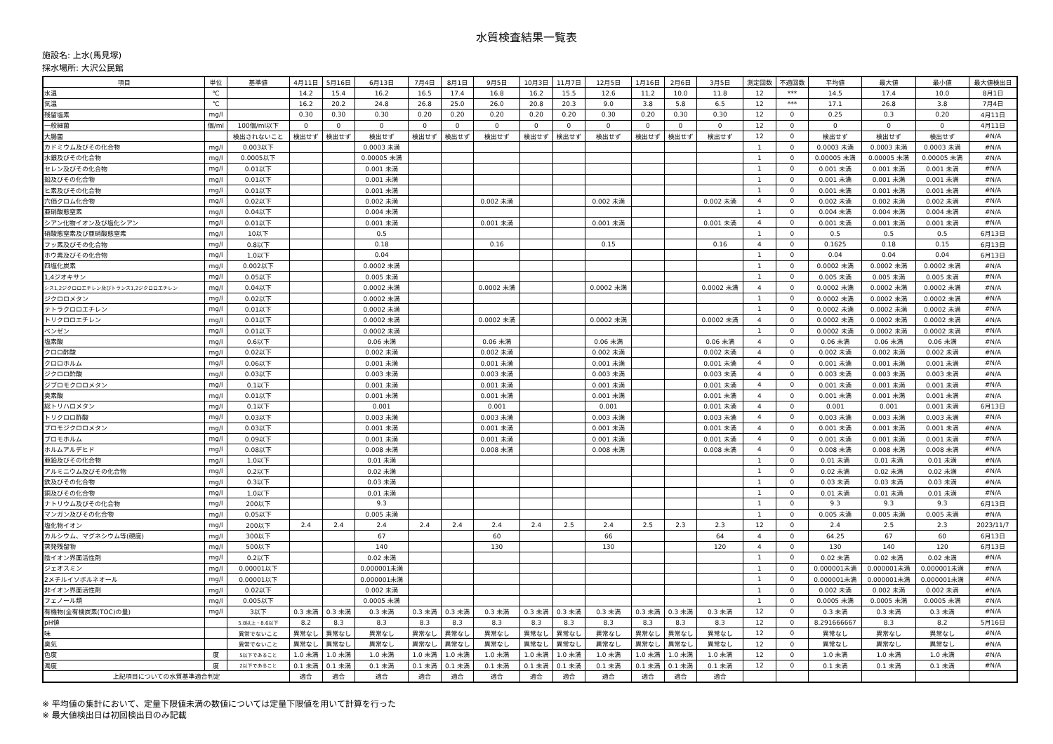水質検査結果一覧表
施設名: 上水(馬見塚)
採水場所: 大沢公民館
| 項目 | 単位 | 基準値 | 4月11日 | 5月16日 | 6月13日 | 7月4日 | 8月1日 | 9月5日 | 10月3日 | 11月7日 | 12月5日 | 1月16日 | 2月6日 | 3月5日 | 測定回数 | 不適回数 | 平均値 | 最大値 | 最小値 | 最大値検出日 |
| --- | --- | --- | --- | --- | --- | --- | --- | --- | --- | --- | --- | --- | --- | --- | --- | --- | --- | --- | --- | --- |
| 水温 | ℃ | | 14.2 | 15.4 | 16.2 | 16.5 | 17.4 | 16.8 | 16.2 | 15.5 | 12.6 | 11.2 | 10.0 | 11.8 | 12 | *** | 14.5 | 17.4 | 10.0 | 8月1日 |
| 気温 | ℃ | | 16.2 | 20.2 | 24.8 | 26.8 | 25.0 | 26.0 | 20.8 | 20.3 | 9.0 | 3.8 | 5.8 | 6.5 | 12 | *** | 17.1 | 26.8 | 3.8 | 7月4日 |
| 残留塩素 | mg/l | | 0.30 | 0.30 | 0.30 | 0.20 | 0.20 | 0.20 | 0.20 | 0.20 | 0.30 | 0.20 | 0.30 | 0.30 | 12 | 0 | 0.25 | 0.3 | 0.20 | 4月11日 |
| 一般細菌 | 個/ml | 100個/ml以下 | 0 | 0 | 0 | 0 | 0 | 0 | 0 | 0 | 0 | 0 | 0 | 0 | 12 | 0 | 0 | 0 | 0 | 4月11日 |
| 大腸菌 | | 検出されないこと | 検出せず | 検出せず | 検出せず | 検出せず | 検出せず | 検出せず | 検出せず | 検出せず | 検出せず | 検出せず | 検出せず | 検出せず | 12 | 0 | 検出せず | 検出せず | 検出せず | #N/A |
| カドミウム及びその化合物 | mg/l | 0.003以下 | | | 0.0003 未満 | | | | | | | | | | 1 | 0 | 0.0003 未満 | 0.0003 未満 | 0.0003 未満 | #N/A |
| 水銀及びその化合物 | mg/l | 0.0005以下 | | | 0.00005 未満 | | | | | | | | | | 1 | 0 | 0.00005 未満 | 0.00005 未満 | 0.00005 未満 | #N/A |
| セレン及びその化合物 | mg/l | 0.01以下 | | | 0.001 未満 | | | | | | | | | | 1 | 0 | 0.001 未満 | 0.001 未満 | 0.001 未満 | #N/A |
| 鉛及びその化合物 | mg/l | 0.01以下 | | | 0.001 未満 | | | | | | | | | | 1 | 0 | 0.001 未満 | 0.001 未満 | 0.001 未満 | #N/A |
| ヒ素及びその化合物 | mg/l | 0.01以下 | | | 0.001 未満 | | | | | | | | | | 1 | 0 | 0.001 未満 | 0.001 未満 | 0.001 未満 | #N/A |
| 六価クロム化合物 | mg/l | 0.02以下 | | | 0.002 未満 | | | 0.002 未満 | | | 0.002 未満 | | | 0.002 未満 | 4 | 0 | 0.002 未満 | 0.002 未満 | 0.002 未満 | #N/A |
| 亜硝酸態窒素 | mg/l | 0.04以下 | | | 0.004 未満 | | | | | | | | | | 1 | 0 | 0.004 未満 | 0.004 未満 | 0.004 未満 | #N/A |
| シアン化物イオン及び塩化シアン | mg/l | 0.01以下 | | | 0.001 未満 | | | 0.001 未満 | | | 0.001 未満 | | | 0.001 未満 | 4 | 0 | 0.001 未満 | 0.001 未満 | 0.001 未満 | #N/A |
| 硝酸態窒素及び亜硝酸態窒素 | mg/l | 10以下 | | | 0.5 | | | | | | | | | | 1 | 0 | 0.5 | 0.5 | 0.5 | 6月13日 |
| フッ素及びその化合物 | mg/l | 0.8以下 | | | 0.18 | | | 0.16 | | | 0.15 | | | 0.16 | 4 | 0 | 0.1625 | 0.18 | 0.15 | 6月13日 |
| ホウ素及びその化合物 | mg/l | 1.0以下 | | | 0.04 | | | | | | | | | | 1 | 0 | 0.04 | 0.04 | 0.04 | 6月13日 |
| 四塩化炭素 | mg/l | 0.002以下 | | | 0.0002 未満 | | | | | | | | | | 1 | 0 | 0.0002 未満 | 0.0002 未満 | 0.0002 未満 | #N/A |
| 1,4ジオキサン | mg/l | 0.05以下 | | | 0.005 未満 | | | | | | | | | | 1 | 0 | 0.005 未満 | 0.005 未満 | 0.005 未満 | #N/A |
| シス1,2ジクロロエチレン及びトランス1,2ジクロロエチレン | mg/l | 0.04以下 | | | 0.0002 未満 | | | 0.0002 未満 | | | 0.0002 未満 | | | 0.0002 未満 | 4 | 0 | 0.0002 未満 | 0.0002 未満 | 0.0002 未満 | #N/A |
| ジクロロメタン | mg/l | 0.02以下 | | | 0.0002 未満 | | | | | | | | | | 1 | 0 | 0.0002 未満 | 0.0002 未満 | 0.0002 未満 | #N/A |
| テトラクロロエチレン | mg/l | 0.01以下 | | | 0.0002 未満 | | | | | | | | | | 1 | 0 | 0.0002 未満 | 0.0002 未満 | 0.0002 未満 | #N/A |
| トリクロロエチレン | mg/l | 0.01以下 | | | 0.0002 未満 | | | 0.0002 未満 | | | 0.0002 未満 | | | 0.0002 未満 | 4 | 0 | 0.0002 未満 | 0.0002 未満 | 0.0002 未満 | #N/A |
| ベンゼン | mg/l | 0.01以下 | | | 0.0002 未満 | | | | | | | | | | 1 | 0 | 0.0002 未満 | 0.0002 未満 | 0.0002 未満 | #N/A |
| 塩素酸 | mg/l | 0.6以下 | | | 0.06 未満 | | | 0.06 未満 | | | 0.06 未満 | | | 0.06 未満 | 4 | 0 | 0.06 未満 | 0.06 未満 | 0.06 未満 | #N/A |
| クロロ酢酸 | mg/l | 0.02以下 | | | 0.002 未満 | | | 0.002 未満 | | | 0.002 未満 | | | 0.002 未満 | 4 | 0 | 0.002 未満 | 0.002 未満 | 0.002 未満 | #N/A |
| クロロホルム | mg/l | 0.06以下 | | | 0.001 未満 | | | 0.001 未満 | | | 0.001 未満 | | | 0.001 未満 | 4 | 0 | 0.001 未満 | 0.001 未満 | 0.001 未満 | #N/A |
| ジクロロ酢酸 | mg/l | 0.03以下 | | | 0.003 未満 | | | 0.003 未満 | | | 0.003 未満 | | | 0.003 未満 | 4 | 0 | 0.003 未満 | 0.003 未満 | 0.003 未満 | #N/A |
| ジブロモクロロメタン | mg/l | 0.1以下 | | | 0.001 未満 | | | 0.001 未満 | | | 0.001 未満 | | | 0.001 未満 | 4 | 0 | 0.001 未満 | 0.001 未満 | 0.001 未満 | #N/A |
| 臭素酸 | mg/l | 0.01以下 | | | 0.001 未満 | | | 0.001 未満 | | | 0.001 未満 | | | 0.001 未満 | 4 | 0 | 0.001 未満 | 0.001 未満 | 0.001 未満 | #N/A |
| 総トリハロメタン | mg/l | 0.1以下 | | | 0.001 | | | 0.001 | | | 0.001 | | | 0.001 未満 | 4 | 0 | 0.001 | 0.001 | 0.001 未満 | 6月13日 |
| トリクロロ酢酸 | mg/l | 0.03以下 | | | 0.003 未満 | | | 0.003 未満 | | | 0.003 未満 | | | 0.003 未満 | 4 | 0 | 0.003 未満 | 0.003 未満 | 0.003 未満 | #N/A |
| ブロモジクロロメタン | mg/l | 0.03以下 | | | 0.001 未満 | | | 0.001 未満 | | | 0.001 未満 | | | 0.001 未満 | 4 | 0 | 0.001 未満 | 0.001 未満 | 0.001 未満 | #N/A |
| ブロモホルム | mg/l | 0.09以下 | | | 0.001 未満 | | | 0.001 未満 | | | 0.001 未満 | | | 0.001 未満 | 4 | 0 | 0.001 未満 | 0.001 未満 | 0.001 未満 | #N/A |
| ホルムアルデヒド | mg/l | 0.08以下 | | | 0.008 未満 | | | 0.008 未満 | | | 0.008 未満 | | | 0.008 未満 | 4 | 0 | 0.008 未満 | 0.008 未満 | 0.008 未満 | #N/A |
| 亜鉛及びその化合物 | mg/l | 1.0以下 | | | 0.01 未満 | | | | | | | | | | 1 | 0 | 0.01 未満 | 0.01 未満 | 0.01 未満 | #N/A |
| アルミニウム及びその化合物 | mg/l | 0.2以下 | | | 0.02 未満 | | | | | | | | | | 1 | 0 | 0.02 未満 | 0.02 未満 | 0.02 未満 | #N/A |
| 鉄及びその化合物 | mg/l | 0.3以下 | | | 0.03 未満 | | | | | | | | | | 1 | 0 | 0.03 未満 | 0.03 未満 | 0.03 未満 | #N/A |
| 銅及びその化合物 | mg/l | 1.0以下 | | | 0.01 未満 | | | | | | | | | | 1 | 0 | 0.01 未満 | 0.01 未満 | 0.01 未満 | #N/A |
| ナトリウム及びその化合物 | mg/l | 200以下 | | | 9.3 | | | | | | | | | | 1 | 0 | 9.3 | 9.3 | 9.3 | 6月13日 |
| マンガン及びその化合物 | mg/l | 0.05以下 | | | 0.005 未満 | | | | | | | | | | 1 | 0 | 0.005 未満 | 0.005 未満 | 0.005 未満 | #N/A |
| 塩化物イオン | mg/l | 200以下 | 2.4 | 2.4 | 2.4 | 2.4 | 2.4 | 2.4 | 2.4 | 2.5 | 2.4 | 2.5 | 2.3 | 2.3 | 12 | 0 | 2.4 | 2.5 | 2.3 | 2023/11/7 |
| カルシウム、マグネシウム等(硬度) | mg/l | 300以下 | | | 67 | | | 60 | | | 66 | | | 64 | 4 | 0 | 64.25 | 67 | 60 | 6月13日 |
| 蒸発残留物 | mg/l | 500以下 | | | 140 | | | 130 | | | 130 | | | 120 | 4 | 0 | 130 | 140 | 120 | 6月13日 |
| 陰イオン界面活性剤 | mg/l | 0.2以下 | | | 0.02 未満 | | | | | | | | | | 1 | 0 | 0.02 未満 | 0.02 未満 | 0.02 未満 | #N/A |
| ジェオスミン | mg/l | 0.00001以下 | | | 0.000001未満 | | | | | | | | | | 1 | 0 | 0.000001未満 | 0.000001未満 | 0.000001未満 | #N/A |
| 2メチルイソボルネオール | mg/l | 0.00001以下 | | | 0.000001未満 | | | | | | | | | | 1 | 0 | 0.000001未満 | 0.000001未満 | 0.000001未満 | #N/A |
| 非イオン界面活性剤 | mg/l | 0.02以下 | | | 0.002 未満 | | | | | | | | | | 1 | 0 | 0.002 未満 | 0.002 未満 | 0.002 未満 | #N/A |
| フェノール類 | mg/l | 0.005以下 | | | 0.0005 未満 | | | | | | | | | | 1 | 0 | 0.0005 未満 | 0.0005 未満 | 0.0005 未満 | #N/A |
| 有機物(全有機炭素(TOC)の量) | mg/l | 3以下 | 0.3 未満 | 0.3 未満 | 0.3 未満 | 0.3 未満 | 0.3 未満 | 0.3 未満 | 0.3 未満 | 0.3 未満 | 0.3 未満 | 0.3 未満 | 0.3 未満 | 0.3 未満 | 12 | 0 | 0.3 未満 | 0.3 未満 | 0.3 未満 | #N/A |
| pH値 | | 5.8以上・8.6以下 | 8.2 | 8.3 | 8.3 | 8.3 | 8.3 | 8.3 | 8.3 | 8.3 | 8.3 | 8.3 | 8.3 | 8.3 | 12 | 0 | 8.291666667 | 8.3 | 8.2 | 5月16日 |
| 味 | | 異常でないこと | 異常なし | 異常なし | 異常なし | 異常なし | 異常なし | 異常なし | 異常なし | 異常なし | 異常なし | 異常なし | 異常なし | 異常なし | 12 | 0 | 異常なし | 異常なし | 異常なし | #N/A |
| 臭気 | | 異常でないこと | 異常なし | 異常なし | 異常なし | 異常なし | 異常なし | 異常なし | 異常なし | 異常なし | 異常なし | 異常なし | 異常なし | 異常なし | 12 | 0 | 異常なし | 異常なし | 異常なし | #N/A |
| 色度 | 度 | 5以下であること | 1.0 未満 | 1.0 未満 | 1.0 未満 | 1.0 未満 | 1.0 未満 | 1.0 未満 | 1.0 未満 | 1.0 未満 | 1.0 未満 | 1.0 未満 | 1.0 未満 | 1.0 未満 | 12 | 0 | 1.0 未満 | 1.0 未満 | 1.0 未満 | #N/A |
| 濁度 | 度 | 2以下であること | 0.1 未満 | 0.1 未満 | 0.1 未満 | 0.1 未満 | 0.1 未満 | 0.1 未満 | 0.1 未満 | 0.1 未満 | 0.1 未満 | 0.1 未満 | 0.1 未満 | 0.1 未満 | 12 | 0 | 0.1 未満 | 0.1 未満 | 0.1 未満 | #N/A |
| 上記項目についての水質基準適合判定 | | | 適合 | 適合 | 適合 | 適合 | 適合 | 適合 | 適合 | 適合 | 適合 | 適合 | 適合 | 適合 | | | | | | |
※ 平均値の集計において、定量下限値未満の数値については定量下限値を用いて計算を行った
※ 最大値検出日は初回検出日のみ記載